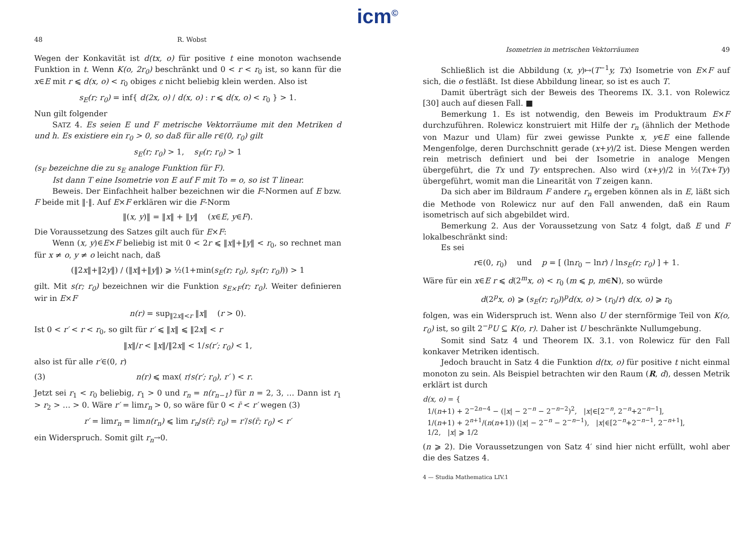icm<sup>©</sup>
48 R. Wobst
Wegen der Konkavität ist d(tx, o) für positive t eine monoton wachsende Funktion in t. Wenn K(o, 2r<sub>0</sub>) beschränkt und 0 < r < r<sub>0</sub> ist, so kann für die x∈E mit r ⩽ d(x, o) < r<sub>0</sub> obiges ε nicht beliebig klein werden. Also ist
s<sub>E</sub>(r; r<sub>0</sub>) = inf{ d(2x, o) / d(x, o) : r ⩽ d(x, o) < r<sub>0</sub> } > 1.
Nun gilt folgender
SATZ 4. Es seien E und F metrische Vektorräume mit den Metriken d und h. Es existiere ein r<sub>0</sub> > 0, so daß für alle r∈(0, r<sub>0</sub>) gilt
s<sub>E</sub>(r; r<sub>0</sub>) > 1, s<sub>F</sub>(r; r<sub>0</sub>) > 1
(s<sub>F</sub> bezeichne die zu s<sub>E</sub> analoge Funktion für F).
Ist dann T eine Isometrie von E auf F mit To = o, so ist T linear.
Beweis. Der Einfachheit halber bezeichnen wir die F-Normen auf E bzw. F beide mit ‖·‖. Auf E×F erklären wir die F-Norm
‖(x, y)‖ = ‖x‖ + ‖y‖ (x∈E, y∈F).
Die Voraussetzung des Satzes gilt auch für E×F:
Wenn (x, y)∈E×F beliebig ist mit 0 < 2r ⩽ ‖x‖+‖y‖ < r<sub>0</sub>, so rechnet man für x ≠ o, y ≠ o leicht nach, daß
(‖2x‖+‖2y‖) / (‖x‖+‖y‖) ⩾ ½(1+min(s<sub>E</sub>(r; r<sub>0</sub>), s<sub>F</sub>(r; r<sub>0</sub>))) > 1
gilt. Mit s(r; r<sub>0</sub>) bezeichnen wir die Funktion s<sub>E×F</sub>(r; r<sub>0</sub>). Weiter definieren wir in E×F
n(r) = sup<sub>‖2x‖<r</sub> ‖x‖ (r > 0).
Ist 0 < r′ < r < r<sub>0</sub>, so gilt für r′ ⩽ ‖x‖ ⩽ ‖2x‖ < r
‖x‖/r < ‖x‖/‖2x‖ < 1/s(r′; r<sub>0</sub>) < 1,
also ist für alle r′∈(0, r)
(3) n(r) ⩽ max( r/s(r′; r<sub>0</sub>), r′ ) < r.
Jetzt sei r<sub>1</sub> < r<sub>0</sub> beliebig, r<sub>1</sub> > 0 und r<sub>n</sub> = n(r<sub>n−1</sub>) für n = 2, 3, … Dann ist r<sub>1</sub> > r<sub>2</sub> > … > 0. Wäre r′ = limr<sub>n</sub> > 0, so wäre für 0 < r̄ < r′ wegen (3)
r′ = limr<sub>n</sub> = limn(r<sub>n</sub>) ⩽ lim r<sub>n</sub>/s(r̄; r<sub>0</sub>) = r′/s(r̄; r<sub>0</sub>) < r′
ein Widerspruch. Somit gilt r<sub>n</sub>→0.
Isometrien in metrischen Vektorräumen 49
Schließlich ist die Abbildung (x, y)↦(T<sup>−1</sup>y, Tx) Isometrie von E×F auf sich, die o festläßt. Ist diese Abbildung linear, so ist es auch T.
Damit überträgt sich der Beweis des Theorems IX. 3.1. von Rolewicz [30] auch auf diesen Fall. ■
Bemerkung 1. Es ist notwendig, den Beweis im Produktraum E×F durchzuführen. Rolewicz konstruiert mit Hilfe der r<sub>n</sub> (ähnlich der Methode von Mazur und Ulam) für zwei gewisse Punkte x, y∈E eine fallende Mengenfolge, deren Durchschnitt gerade (x+y)/2 ist. Diese Mengen werden rein metrisch definiert und bei der Isometrie in analoge Mengen übergeführt, die Tx und Ty entsprechen. Also wird (x+y)/2 in ½(Tx+Ty) übergeführt, womit man die Linearität von T zeigen kann.
Da sich aber im Bildraum F andere r<sub>n</sub> ergeben können als in E, läßt sich die Methode von Rolewicz nur auf den Fall anwenden, daß ein Raum isometrisch auf sich abgebildet wird.
Bemerkung 2. Aus der Voraussetzung von Satz 4 folgt, daß E und F lokalbeschränkt sind:
Es sei
r∈(0, r<sub>0</sub>) und p = [ (lnr<sub>0</sub> − lnr) / lns<sub>E</sub>(r; r<sub>0</sub>) ] + 1.
Wäre für ein x∈E r ⩽ d(2<sup>m</sup>x, o) < r<sub>0</sub> (m ⩽ p, m∈N), so würde
d(2<sup>p</sup>x, o) ⩾ (s<sub>E</sub>(r; r<sub>0</sub>))<sup>p</sup>d(x, o) > (r<sub>0</sub>/r) d(x, o) ⩾ r<sub>0</sub>
folgen, was ein Widerspruch ist. Wenn also U der sternförmige Teil von K(o, r<sub>0</sub>) ist, so gilt 2<sup>−p</sup>U ⊆ K(o, r). Daher ist U beschränkte Nullumgebung.
Somit sind Satz 4 und Theorem IX. 3.1. von Rolewicz für den Fall konkaver Metriken identisch.
Jedoch braucht in Satz 4 die Funktion d(tx, o) für positive t nicht einmal monoton zu sein. Als Beispiel betrachten wir den Raum (R, d), dessen Metrik erklärt ist durch
d(x, o) = {
1/(n+1) + 2<sup>−2n−4</sup> − (|x| − 2<sup>−n</sup> − 2<sup>−n−2</sup>)<sup>2</sup>, |x|∈[2<sup>−n</sup>, 2<sup>−n</sup>+2<sup>−n−1</sup>],
1/(n+1) + 2<sup>n+1</sup>/(n(n+1)) (|x| − 2<sup>−n</sup> − 2<sup>−n−1</sup>), |x|∈[2<sup>−n</sup>+2<sup>−n−1</sup>, 2<sup>−n+1</sup>],
1/2, |x| ⩾ 1/2
(n ⩾ 2). Die Voraussetzungen von Satz 4′ sind hier nicht erfüllt, wohl aber die des Satzes 4.
4 — Studia Mathematica LIV.1